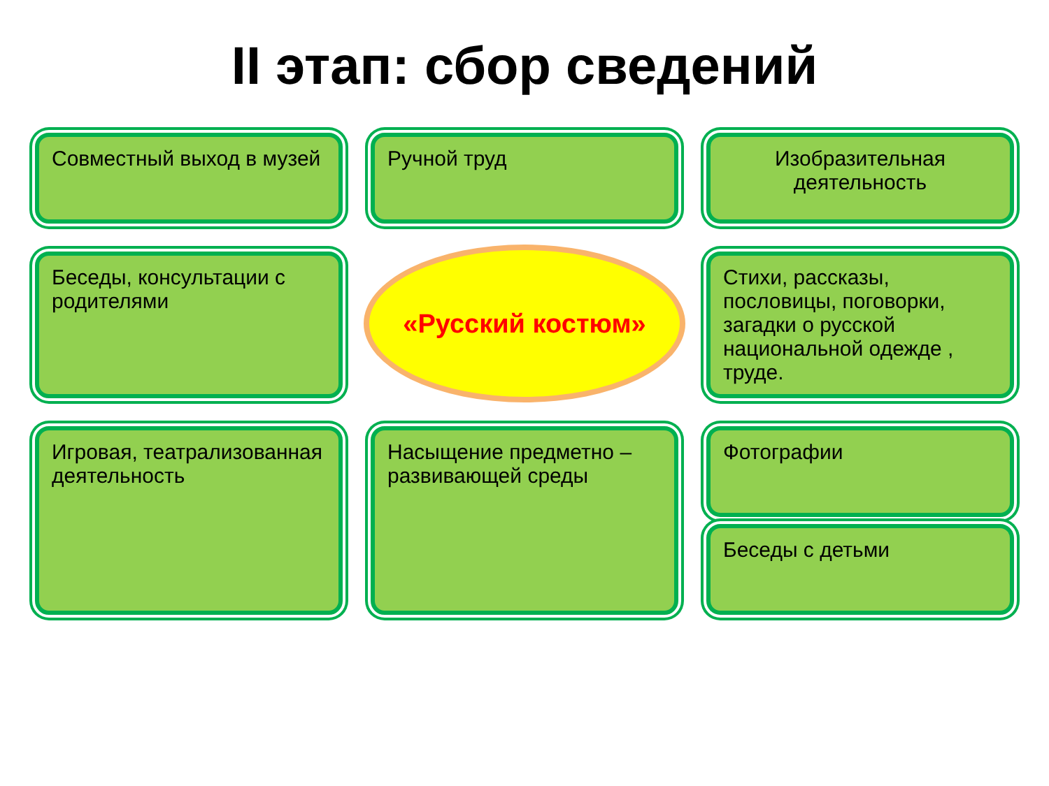II этап: сбор сведений
Совместный выход в музей
Ручной труд
Изобразительная деятельность
Беседы, консультации с родителями
«Русский костюм»
Стихи, рассказы, пословицы, поговорки, загадки о русской национальной одежде , труде.
Игровая, театрализованная деятельность
Насыщение предметно – развивающей среды
Фотографии
Беседы с детьми